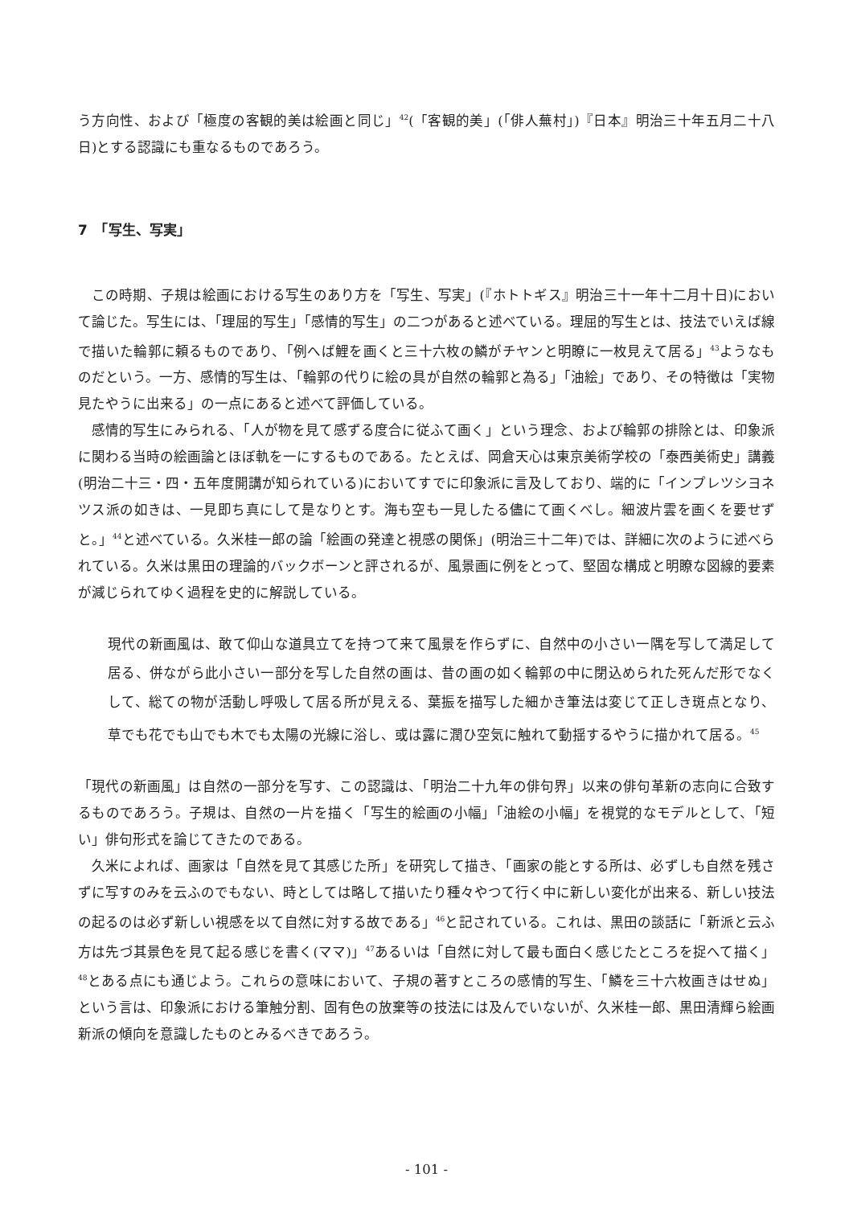う方向性、および「極度の客観的美は絵画と同じ」<sup>42</sup>(「客観的美」(「俳人蕪村」)『日本』明治三十年五月二十八日)とする認識にも重なるものであろう。
7　「写生、写実」
この時期、子規は絵画における写生のあり方を「写生、写実」(『ホトトギス』明治三十一年十二月十日)において論じた。写生には、「理屈的写生」「感情的写生」の二つがあると述べている。理屈的写生とは、技法でいえば線で描いた輪郭に頼るものであり、「例へば鯉を画くと三十六枚の鱗がチヤンと明瞭に一枚見えて居る」<sup>43</sup>ようなものだという。一方、感情的写生は、「輪郭の代りに絵の具が自然の輪郭と為る」「油絵」であり、その特徴は「実物見たやうに出来る」の一点にあると述べて評価している。
感情的写生にみられる、「人が物を見て感ずる度合に従ふて画く」という理念、および輪郭の排除とは、印象派に関わる当時の絵画論とほぼ軌を一にするものである。たとえば、岡倉天心は東京美術学校の「泰西美術史」講義(明治二十三・四・五年度開講が知られている)においてすでに印象派に言及しており、端的に「インプレツシヨネツス派の如きは、一見即ち真にして是なりとす。海も空も一見したる儘にて画くべし。細波片雲を画くを要せずと。」<sup>44</sup>と述べている。久米桂一郎の論「絵画の発達と視感の関係」(明治三十二年)では、詳細に次のように述べられている。久米は黒田の理論的バックボーンと評されるが、風景画に例をとって、堅固な構成と明瞭な図線的要素が減じられてゆく過程を史的に解説している。
現代の新画風は、敢て仰山な道具立てを持つて来て風景を作らずに、自然中の小さい一隅を写して満足して居る、併ながら此小さい一部分を写した自然の画は、昔の画の如く輪郭の中に閉込められた死んだ形でなくして、総ての物が活動し呼吸して居る所が見える、葉振を描写した細かき筆法は変じて正しき斑点となり、草でも花でも山でも木でも太陽の光線に浴し、或は露に潤ひ空気に触れて動揺するやうに描かれて居る。<sup>45</sup>
「現代の新画風」は自然の一部分を写す、この認識は、「明治二十九年の俳句界」以来の俳句革新の志向に合致するものであろう。子規は、自然の一片を描く「写生的絵画の小幅」「油絵の小幅」を視覚的なモデルとして、「短い」俳句形式を論じてきたのである。
久米によれば、画家は「自然を見て其感じた所」を研究して描き、「画家の能とする所は、必ずしも自然を残さずに写すのみを云ふのでもない、時としては略して描いたり種々やつて行く中に新しい変化が出来る、新しい技法の起るのは必ず新しい視感を以て自然に対する故である」<sup>46</sup>と記されている。これは、黒田の談話に「新派と云ふ方は先づ其景色を見て起る感じを書く(ママ)」<sup>47</sup>あるいは「自然に対して最も面白く感じたところを捉へて描く」<sup>48</sup>とある点にも通じよう。これらの意味において、子規の著すところの感情的写生、「鱗を三十六枚画きはせぬ」という言は、印象派における筆触分割、固有色の放棄等の技法には及んでいないが、久米桂一郎、黒田清輝ら絵画新派の傾向を意識したものとみるべきであろう。
- 101 -